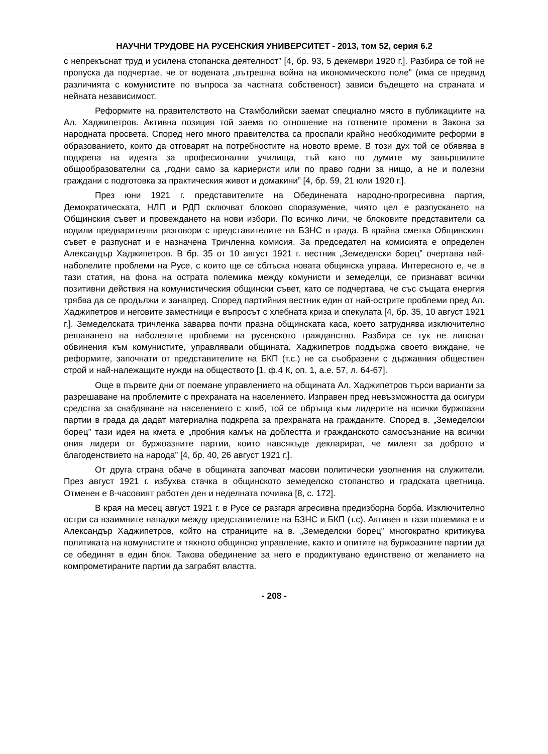НАУЧНИ ТРУДОВЕ НА РУСЕНСКИЯ УНИВЕРСИТЕТ - 2013, том 52, серия 6.2
с непрекъснат труд и усилена стопанска деятелност” [4, бр. 93, 5 декември 1920 г.]. Разбира се той не пропуска да подчертае, че от водената „вътрешна война на икономическото поле” (има се предвид различията с комунистите по въпроса за частната собственост) зависи бъдещето на страната и нейната независимост.
Реформите на правителството на Стамболийски заемат специално място в публикациите на Ал. Хаджипетров. Активна позиция той заема по отношение на готвените промени в Закона за народната просвета. Според него много правителства са проспали крайно необходимите реформи в образованието, които да отговарят на потребностите на новото време. В този дух той се обявява в подкрепа на идеята за професионални училища, тъй като по думите му завършилите общообразователни са „годни само за кариеристи или по право годни за нищо, а не и полезни граждани с подготовка за практическия живот и домакини” [4, бр. 59, 21 юли 1920 г.].
През юни 1921 г. представителите на Обединената народно-прогресивна партия, Демократическата, НЛП и РДП сключват блоково споразумение, чиято цел е разпускането на Общинския съвет и провеждането на нови избори. По всичко личи, че блоковите представители са водили предварителни разговори с представителите на БЗНС в града. В крайна сметка Общинският съвет е разпуснат и е назначена Тричленна комисия. За председател на комисията е определен Александър Хаджипетров. В бр. 35 от 10 август 1921 г. вестник „Земеделски борец” очертава най-наболелите проблеми на Русе, с които ще се сблъска новата общинска управа. Интересното е, че в тази статия, на фона на острата полемика между комунисти и земеделци, се признават всички позитивни действия на комунистическия общински съвет, като се подчертава, че със същата енергия трябва да се продължи и занапред. Според партийния вестник един от най-острите проблеми пред Ал. Хаджипетров и неговите заместници е въпросът с хлебната криза и спекулата [4, бр. 35, 10 август 1921 г.]. Земеделската тричленка заварва почти празна общинската каса, което затруднява изключително решаването на наболелите проблеми на русенското гражданство. Разбира се тук не липсват обвинения към комунистите, управлявали общината. Хаджипетров поддържа своето виждане, че реформите, започнати от представителите на БКП (т.с.) не са съобразени с държавния обществен строй и най-належащите нужди на обществото [1, ф.4 К, оп. 1, а.е. 57, л. 64-67].
Още в първите дни от поемане управлението на общината Ал. Хаджипетров търси варианти за разрешаване на проблемите с прехраната на населението. Изправен пред невъзможността да осигури средства за снабдяване на населението с хляб, той се обръща към лидерите на всички буржоазни партии в града да дадат материална подкрепа за прехраната на гражданите. Според в. „Земеделски борец” тази идея на кмета е „пробния камък на доблестта и гражданското самосъзнание на всички ония лидери от буржоазните партии, които навсякъде декларират, че милеят за доброто и благоденствието на народа” [4, бр. 40, 26 август 1921 г.].
От друга страна обаче в общината започват масови политически уволнения на служители. През август 1921 г. избухва стачка в общинското земеделско стопанство и градската цветница. Отменен е 8-часовият работен ден и неделната почивка [8, с. 172].
В края на месец август 1921 г. в Русе се разгаря агресивна предизборна борба. Изключително остри са взаимните нападки между представителите на БЗНС и БКП (т.с). Активен в тази полемика е и Александър Хаджипетров, който на страниците на в. „Земеделски борец” многократно критикува политиката на комунистите и тяхното общинско управление, както и опитите на буржоазните партии да се обединят в един блок. Такова обединение за него е продиктувано единствено от желанието на компрометираните партии да заграбят властта.
- 208 -